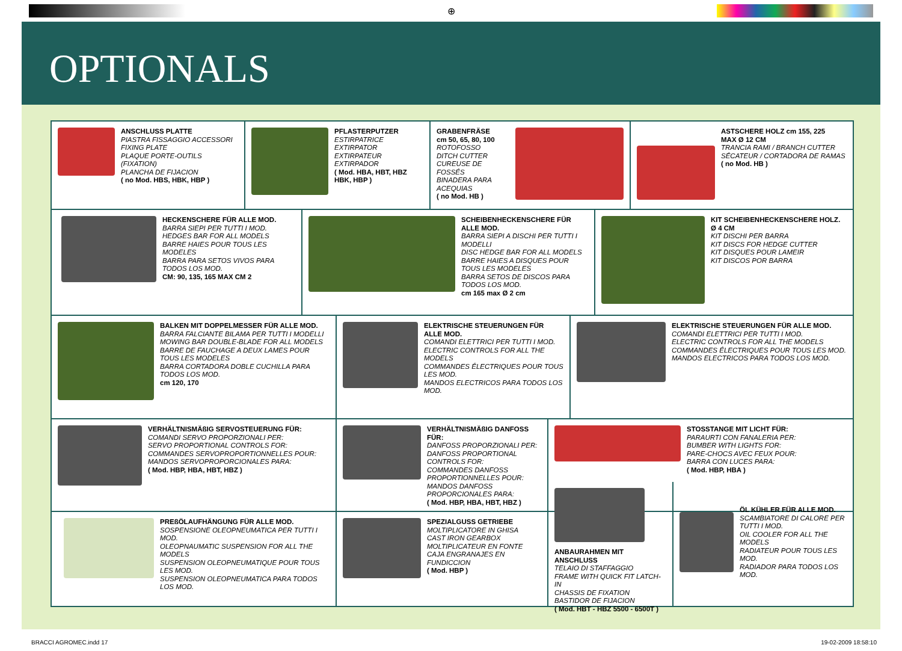⊕
OPTIONALS
ANSCHLUSS PLATTE
PIASTRA FISSAGGIO ACCESSORI
FIXING PLATE
PLAQUE PORTE-OUTILS (FIXATION)
PLANCHA DE FIJACION
( no Mod. HBS, HBK, HBP )
PFLASTERPUTZER
ESTIRPATRICE
EXTIRPATOR
EXTIRPATEUR
EXTIRPADOR
( Mod. HBA, HBT, HBZ HBK, HBP )
GRABENFRÄSE
cm 50, 65, 80, 100
ROTOFOSSO
DITCH CUTTER
CUREUSE DE FOSSÉS
BINADERA PARA
ACEQUIAS
( no Mod. HB )
ASTSCHERE HOLZ cm 155, 225
MAX Ø 12 CM
TRANCIA RAMI / BRANCH CUTTER
SÉCATEUR / CORTADORA DE RAMAS
( no Mod. HB )
HECKENSCHERE FÜR ALLE MOD.
BARRA SIEPI PER TUTTI I MOD.
HEDGES BAR FOR ALL MODELS
BARRE HAIES POUR TOUS LES MODELES
BARRA PARA SETOS VIVOS PARA TODOS LOS MOD.
CM: 90, 135, 165 MAX CM 2
SCHEIBENHECKENSCHERE FÜR ALLE MOD.
BARRA SIEPI A DISCHI PER TUTTI I MODELLI
DISC HEDGE BAR FOR ALL MODELS
BARRE HAIES A DISQUES POUR TOUS LES MODELES
BARRA SETOS DE DISCOS PARA TODOS LOS MOD.
cm 165 max Ø 2 cm
KIT SCHEIBENHECKENSCHERE HOLZ. Ø 4 CM
KIT DISCHI PER BARRA
KIT DISCS FOR HEDGE CUTTER
KIT DISQUES POUR LAMEIR
KIT DISCOS POR BARRA
BALKEN MIT DOPPELMESSER FÜR ALLE MOD.
BARRA FALCIANTE BILAMA PER TUTTI I MODELLI
MOWING BAR DOUBLE-BLADE FOR ALL MODELS
BARRE DE FAUCHAGE A DEUX LAMES POUR TOUS LES MODELES
BARRA CORTADORA DOBLE CUCHILLA PARA TODOS LOS MOD.
cm 120, 170
ELEKTRISCHE STEUERUNGEN FÜR ALLE MOD.
COMANDI ELETTRICI PER TUTTI I MOD.
ELECTRIC CONTROLS FOR ALL THE MODELS
COMMANDES ÉLECTRIQUES POUR TOUS LES MOD.
MANDOS ELECTRICOS PARA TODOS LOS MOD.
ELEKTRISCHE STEUERUNGEN FÜR ALLE MOD.
COMANDI ELETTRICI PER TUTTI I MOD.
ELECTRIC CONTROLS FOR ALL THE MODELS
COMMANDES ÉLECTRIQUES POUR TOUS LES MOD.
MANDOS ELECTRICOS PARA TODOS LOS MOD.
VERHÄLTNISMÄßIG SERVOSTEUERUNG FÜR:
COMANDI SERVO PROPORZIONALI PER:
SERVO PROPORTIONAL CONTROLS FOR:
COMMANDES SERVOPROPORTIONNELLES POUR:
MANDOS SERVOPROPORCIONALES PARA:
( Mod. HBP, HBA, HBT, HBZ )
VERHÄLTNISMÄßIG DANFOSS FÜR:
DANFOSS PROPORZIONALI PER:
DANFOSS PROPORTIONAL CONTROLS FOR:
COMMANDES DANFOSS PROPORTIONNELLES POUR:
MANDOS DANFOSS PROPORCIONALES PARA:
( Mod. HBP, HBA, HBT, HBZ )
STOSSTANGE MIT LICHT FÜR:
PARAURTI CON FANALERIA PER:
BUMBER WITH LIGHTS FOR:
PARE-CHOCS AVEC FEUX POUR:
BARRA CON LUCES PARA:
( Mod. HBP, HBA )
PREßÖLAUFHÄNGUNG FÜR ALLE MOD.
SOSPENSIONE OLEOPNEUMATICA PER TUTTI I MOD.
OLEOPNAUMATIC SUSPENSION FOR ALL THE MODELS
SUSPENSION OLEOPNEUMATIQUE POUR TOUS LES MOD.
SUSPENSION OLEOPNEUMATICA PARA TODOS LOS MOD.
SPEZIALGUSS GETRIEBE
MOLTIPLICATORE IN GHISA
CAST IRON GEARBOX
MOLTIPLICATEUR EN FONTE
CAJA ENGRANAJES EN FUNDICCION
( Mod. HBP )
ANBAURAHMEN MIT ANSCHLUSS
TELAIO DI STAFFAGGIO
FRAME WITH QUICK FIT LATCH-IN
CHASSIS DE FIXATION
BASTIDOR DE FIJACION
( Mod. HBT - HBZ 5500 - 6500T )
ÖL KÜHLER FÜR ALLE MOD.
SCAMBIATORE DI CALORE PER TUTTI I MOD.
OIL COOLER FOR ALL THE MODELS
RADIATEUR POUR TOUS LES MOD.
RADIADOR PARA TODOS LOS MOD.
BRACCI AGROMEC.indd 17 19-02-2009 18:58:10